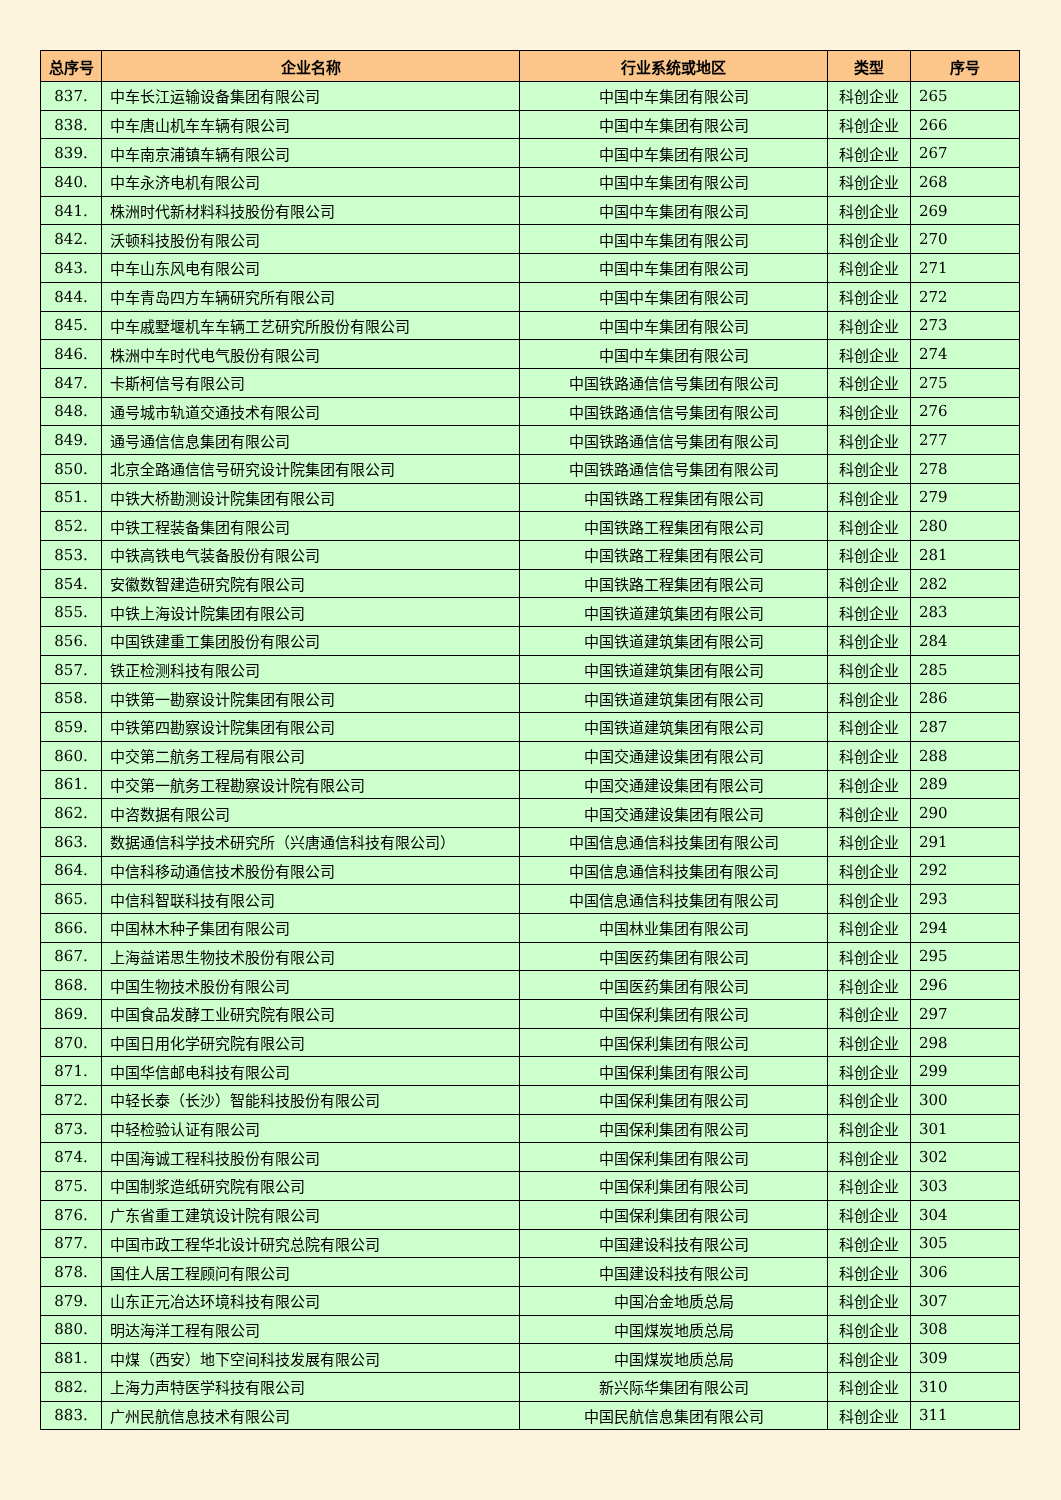| 总序号 | 企业名称 | 行业系统或地区 | 类型 | 序号 |
| --- | --- | --- | --- | --- |
| 837. | 中车长江运输设备集团有限公司 | 中国中车集团有限公司 | 科创企业 | 265 |
| 838. | 中车唐山机车车辆有限公司 | 中国中车集团有限公司 | 科创企业 | 266 |
| 839. | 中车南京浦镇车辆有限公司 | 中国中车集团有限公司 | 科创企业 | 267 |
| 840. | 中车永济电机有限公司 | 中国中车集团有限公司 | 科创企业 | 268 |
| 841. | 株洲时代新材料科技股份有限公司 | 中国中车集团有限公司 | 科创企业 | 269 |
| 842. | 沃顿科技股份有限公司 | 中国中车集团有限公司 | 科创企业 | 270 |
| 843. | 中车山东风电有限公司 | 中国中车集团有限公司 | 科创企业 | 271 |
| 844. | 中车青岛四方车辆研究所有限公司 | 中国中车集团有限公司 | 科创企业 | 272 |
| 845. | 中车戚墅堰机车车辆工艺研究所股份有限公司 | 中国中车集团有限公司 | 科创企业 | 273 |
| 846. | 株洲中车时代电气股份有限公司 | 中国中车集团有限公司 | 科创企业 | 274 |
| 847. | 卡斯柯信号有限公司 | 中国铁路通信信号集团有限公司 | 科创企业 | 275 |
| 848. | 通号城市轨道交通技术有限公司 | 中国铁路通信信号集团有限公司 | 科创企业 | 276 |
| 849. | 通号通信信息集团有限公司 | 中国铁路通信信号集团有限公司 | 科创企业 | 277 |
| 850. | 北京全路通信信号研究设计院集团有限公司 | 中国铁路通信信号集团有限公司 | 科创企业 | 278 |
| 851. | 中铁大桥勘测设计院集团有限公司 | 中国铁路工程集团有限公司 | 科创企业 | 279 |
| 852. | 中铁工程装备集团有限公司 | 中国铁路工程集团有限公司 | 科创企业 | 280 |
| 853. | 中铁高铁电气装备股份有限公司 | 中国铁路工程集团有限公司 | 科创企业 | 281 |
| 854. | 安徽数智建造研究院有限公司 | 中国铁路工程集团有限公司 | 科创企业 | 282 |
| 855. | 中铁上海设计院集团有限公司 | 中国铁道建筑集团有限公司 | 科创企业 | 283 |
| 856. | 中国铁建重工集团股份有限公司 | 中国铁道建筑集团有限公司 | 科创企业 | 284 |
| 857. | 铁正检测科技有限公司 | 中国铁道建筑集团有限公司 | 科创企业 | 285 |
| 858. | 中铁第一勘察设计院集团有限公司 | 中国铁道建筑集团有限公司 | 科创企业 | 286 |
| 859. | 中铁第四勘察设计院集团有限公司 | 中国铁道建筑集团有限公司 | 科创企业 | 287 |
| 860. | 中交第二航务工程局有限公司 | 中国交通建设集团有限公司 | 科创企业 | 288 |
| 861. | 中交第一航务工程勘察设计院有限公司 | 中国交通建设集团有限公司 | 科创企业 | 289 |
| 862. | 中咨数据有限公司 | 中国交通建设集团有限公司 | 科创企业 | 290 |
| 863. | 数据通信科学技术研究所（兴唐通信科技有限公司） | 中国信息通信科技集团有限公司 | 科创企业 | 291 |
| 864. | 中信科移动通信技术股份有限公司 | 中国信息通信科技集团有限公司 | 科创企业 | 292 |
| 865. | 中信科智联科技有限公司 | 中国信息通信科技集团有限公司 | 科创企业 | 293 |
| 866. | 中国林木种子集团有限公司 | 中国林业集团有限公司 | 科创企业 | 294 |
| 867. | 上海益诺思生物技术股份有限公司 | 中国医药集团有限公司 | 科创企业 | 295 |
| 868. | 中国生物技术股份有限公司 | 中国医药集团有限公司 | 科创企业 | 296 |
| 869. | 中国食品发酵工业研究院有限公司 | 中国保利集团有限公司 | 科创企业 | 297 |
| 870. | 中国日用化学研究院有限公司 | 中国保利集团有限公司 | 科创企业 | 298 |
| 871. | 中国华信邮电科技有限公司 | 中国保利集团有限公司 | 科创企业 | 299 |
| 872. | 中轻长泰（长沙）智能科技股份有限公司 | 中国保利集团有限公司 | 科创企业 | 300 |
| 873. | 中轻检验认证有限公司 | 中国保利集团有限公司 | 科创企业 | 301 |
| 874. | 中国海诚工程科技股份有限公司 | 中国保利集团有限公司 | 科创企业 | 302 |
| 875. | 中国制浆造纸研究院有限公司 | 中国保利集团有限公司 | 科创企业 | 303 |
| 876. | 广东省重工建筑设计院有限公司 | 中国保利集团有限公司 | 科创企业 | 304 |
| 877. | 中国市政工程华北设计研究总院有限公司 | 中国建设科技有限公司 | 科创企业 | 305 |
| 878. | 国住人居工程顾问有限公司 | 中国建设科技有限公司 | 科创企业 | 306 |
| 879. | 山东正元冶达环境科技有限公司 | 中国冶金地质总局 | 科创企业 | 307 |
| 880. | 明达海洋工程有限公司 | 中国煤炭地质总局 | 科创企业 | 308 |
| 881. | 中煤（西安）地下空间科技发展有限公司 | 中国煤炭地质总局 | 科创企业 | 309 |
| 882. | 上海力声特医学科技有限公司 | 新兴际华集团有限公司 | 科创企业 | 310 |
| 883. | 广州民航信息技术有限公司 | 中国民航信息集团有限公司 | 科创企业 | 311 |